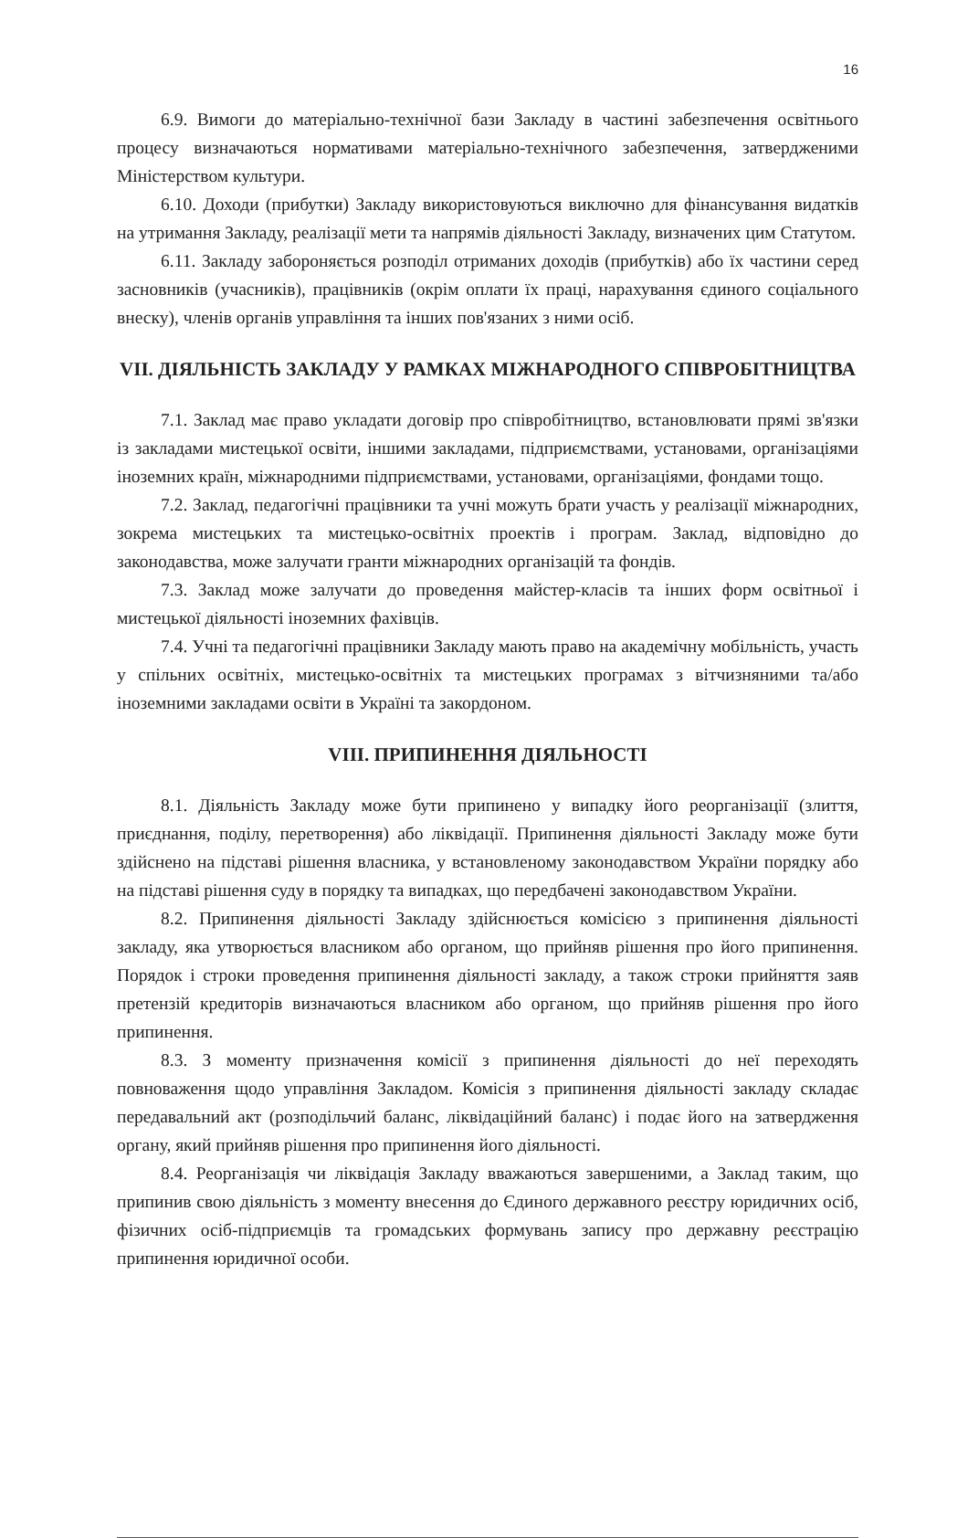16
6.9. Вимоги до матеріально-технічної бази Закладу в частині забезпечення освітнього процесу визначаються нормативами матеріально-технічного забезпечення, затвердженими Міністерством культури.
6.10. Доходи (прибутки) Закладу використовуються виключно для фінансування видатків на утримання Закладу, реалізації мети та напрямів діяльності Закладу, визначених цим Статутом.
6.11. Закладу забороняється розподіл отриманих доходів (прибутків) або їх частини серед засновників (учасників), працівників (окрім оплати їх праці, нарахування єдиного соціального внеску), членів органів управління та інших пов'язаних з ними осіб.
VII. ДІЯЛЬНІСТЬ ЗАКЛАДУ У РАМКАХ МІЖНАРОДНОГО СПІВРОБІТНИЦТВА
7.1. Заклад має право укладати договір про співробітництво, встановлювати прямі зв'язки із закладами мистецької освіти, іншими закладами, підприємствами, установами, організаціями іноземних країн, міжнародними підприємствами, установами, організаціями, фондами тощо.
7.2. Заклад, педагогічні працівники та учні можуть брати участь у реалізації міжнародних, зокрема мистецьких та мистецько-освітніх проектів і програм. Заклад, відповідно до законодавства, може залучати гранти міжнародних організацій та фондів.
7.3. Заклад може залучати до проведення майстер-класів та інших форм освітньої і мистецької діяльності іноземних фахівців.
7.4. Учні та педагогічні працівники Закладу мають право на академічну мобільність, участь у спільних освітніх, мистецько-освітніх та мистецьких програмах з вітчизняними та/або іноземними закладами освіти в Україні та закордоном.
VIII. ПРИПИНЕННЯ ДІЯЛЬНОСТІ
8.1. Діяльність Закладу може бути припинено у випадку його реорганізації (злиття, приєднання, поділу, перетворення) або ліквідації. Припинення діяльності Закладу може бути здійснено на підставі рішення власника, у встановленому законодавством України порядку або на підставі рішення суду в порядку та випадках, що передбачені законодавством України.
8.2. Припинення діяльності Закладу здійснюється комісією з припинення діяльності закладу, яка утворюється власником або органом, що прийняв рішення про його припинення. Порядок і строки проведення припинення діяльності закладу, а також строки прийняття заяв претензій кредиторів визначаються власником або органом, що прийняв рішення про його припинення.
8.3. З моменту призначення комісії з припинення діяльності до неї переходять повноваження щодо управління Закладом. Комісія з припинення діяльності закладу складає передавальний акт (розподільчий баланс, ліквідаційний баланс) і подає його на затвердження органу, який прийняв рішення про припинення його діяльності.
8.4. Реорганізація чи ліквідація Закладу вважаються завершеними, а Заклад таким, що припинив свою діяльність з моменту внесення до Єдиного державного реєстру юридичних осіб, фізичних осіб-підприємців та громадських формувань запису про державну реєстрацію припинення юридичної особи.